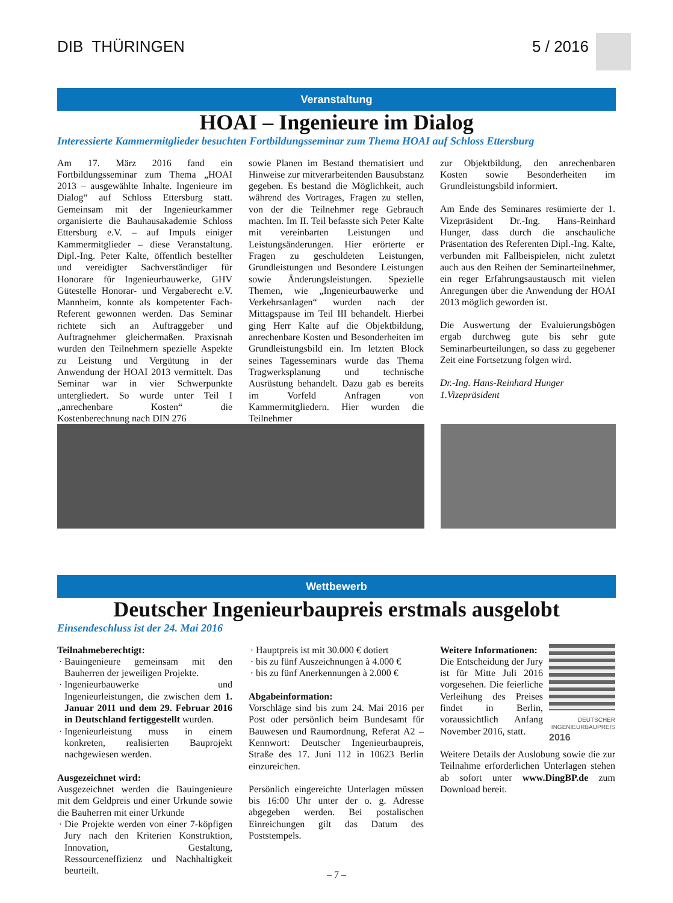DIB THÜRINGEN 5 / 2016
Veranstaltung
HOAI – Ingenieure im Dialog
Interessierte Kammermitglieder besuchten Fortbildungsseminar zum Thema HOAI auf Schloss Ettersburg
Am 17. März 2016 fand ein Fortbildungsseminar zum Thema „HOAI 2013 – ausgewählte Inhalte. Ingenieure im Dialog“ auf Schloss Ettersburg statt. Gemeinsam mit der Ingenieurkammer organisierte die Bauhausakademie Schloss Ettersburg e.V. – auf Impuls einiger Kammermitglieder – diese Veranstaltung. Dipl.-Ing. Peter Kalte, öffentlich bestellter und vereidigter Sachverständiger für Honorare für Ingenieurbauwerke, GHV Gütestelle Honorar- und Vergaberecht e.V. Mannheim, konnte als kompetenter Fach-Referent gewonnen werden. Das Seminar richtete sich an Auftraggeber und Auftragnehmer gleichermaßen. Praxisnah wurden den Teilnehmern spezielle Aspekte zu Leistung und Vergütung in der Anwendung der HOAI 2013 vermittelt. Das Seminar war in vier Schwerpunkte untergliedert. So wurde unter Teil I „anrechenbare Kosten“ die Kostenberechnung nach DIN 276
sowie Planen im Bestand thematisiert und Hinweise zur mitverarbeitenden Bausubstanz gegeben. Es bestand die Möglichkeit, auch während des Vortrages, Fragen zu stellen, von der die Teilnehmer rege Gebrauch machten. Im II. Teil befasste sich Peter Kalte mit vereinbarten Leistungen und Leistungsänderungen. Hier erörterte er Fragen zu geschuldeten Leistungen, Grundleistungen und Besondere Leistungen sowie Änderungsleistungen. Spezielle Themen, wie „Ingenieurbauwerke und Verkehrsanlagen“ wurden nach der Mittagspause im Teil III behandelt. Hierbei ging Herr Kalte auf die Objektbildung, anrechenbare Kosten und Besonderheiten im Grundleistungsbild ein. Im letzten Block seines Tagesseminars wurde das Thema Tragwerksplanung und technische Ausrüstung behandelt. Dazu gab es bereits im Vorfeld Anfragen von Kammermitgliedern. Hier wurden die Teilnehmer
zur Objektbildung, den anrechenbaren Kosten sowie Besonderheiten im Grundleistungsbild informiert.
Am Ende des Seminares resümierte der 1. Vizepräsident Dr.-Ing. Hans-Reinhard Hunger, dass durch die anschauliche Präsentation des Referenten Dipl.-Ing. Kalte, verbunden mit Fallbeispielen, nicht zuletzt auch aus den Reihen der Seminarteilnehmer, ein reger Erfahrungsaustausch mit vielen Anregungen über die Anwendung der HOAI 2013 möglich geworden ist.
Die Auswertung der Evaluierungsbögen ergab durchweg gute bis sehr gute Seminarbeurteilungen, so dass zu gegebener Zeit eine Fortsetzung folgen wird.
Dr.-Ing. Hans-Reinhard Hunger
1.Vizepräsident
Wettbewerb
Deutscher Ingenieurbaupreis erstmals ausgelobt
Einsendeschluss ist der 24. Mai 2016
Teilnahmeberechtigt:
Bauingenieure gemeinsam mit den Bauherren der jeweiligen Projekte.
Ingenieurbauwerke und Ingenieurleistungen, die zwischen dem 1. Januar 2011 und dem 29. Februar 2016 in Deutschland fertiggestellt wurden.
Ingenieurleistung muss in einem konkreten, realisierten Bauprojekt nachgewiesen werden.
Ausgezeichnet wird:
Ausgezeichnet werden die Bauingenieure mit dem Geldpreis und einer Urkunde sowie die Bauherren mit einer Urkunde
Die Projekte werden von einer 7-köpfigen Jury nach den Kriterien Konstruktion, Innovation, Gestaltung, Ressourceneffizienz und Nachhaltigkeit beurteilt.
Hauptpreis ist mit 30.000 € dotiert
bis zu fünf Auszeichnungen à 4.000 €
bis zu fünf Anerkennungen à 2.000 €
Abgabeinformation:
Vorschläge sind bis zum 24. Mai 2016 per Post oder persönlich beim Bundesamt für Bauwesen und Raumordnung, Referat A2 – Kennwort: Deutscher Ingenieurbaupreis, Straße des 17. Juni 112 in 10623 Berlin einzureichen.
Persönlich eingereichte Unterlagen müssen bis 16:00 Uhr unter der o. g. Adresse abgegeben werden. Bei postalischen Einreichungen gilt das Datum des Poststempels.
DEUTSCHER INGENIEURBAUPREIS
2016
Weitere Informationen:
Die Entscheidung der Jury ist für Mitte Juli 2016 vorgesehen. Die feierliche Verleihung des Preises findet in Berlin, voraussichtlich Anfang November 2016, statt.
Weitere Details der Auslobung sowie die zur Teilnahme erforderlichen Unterlagen stehen ab sofort unter www.DingBP.de zum Download bereit.
– 7 –